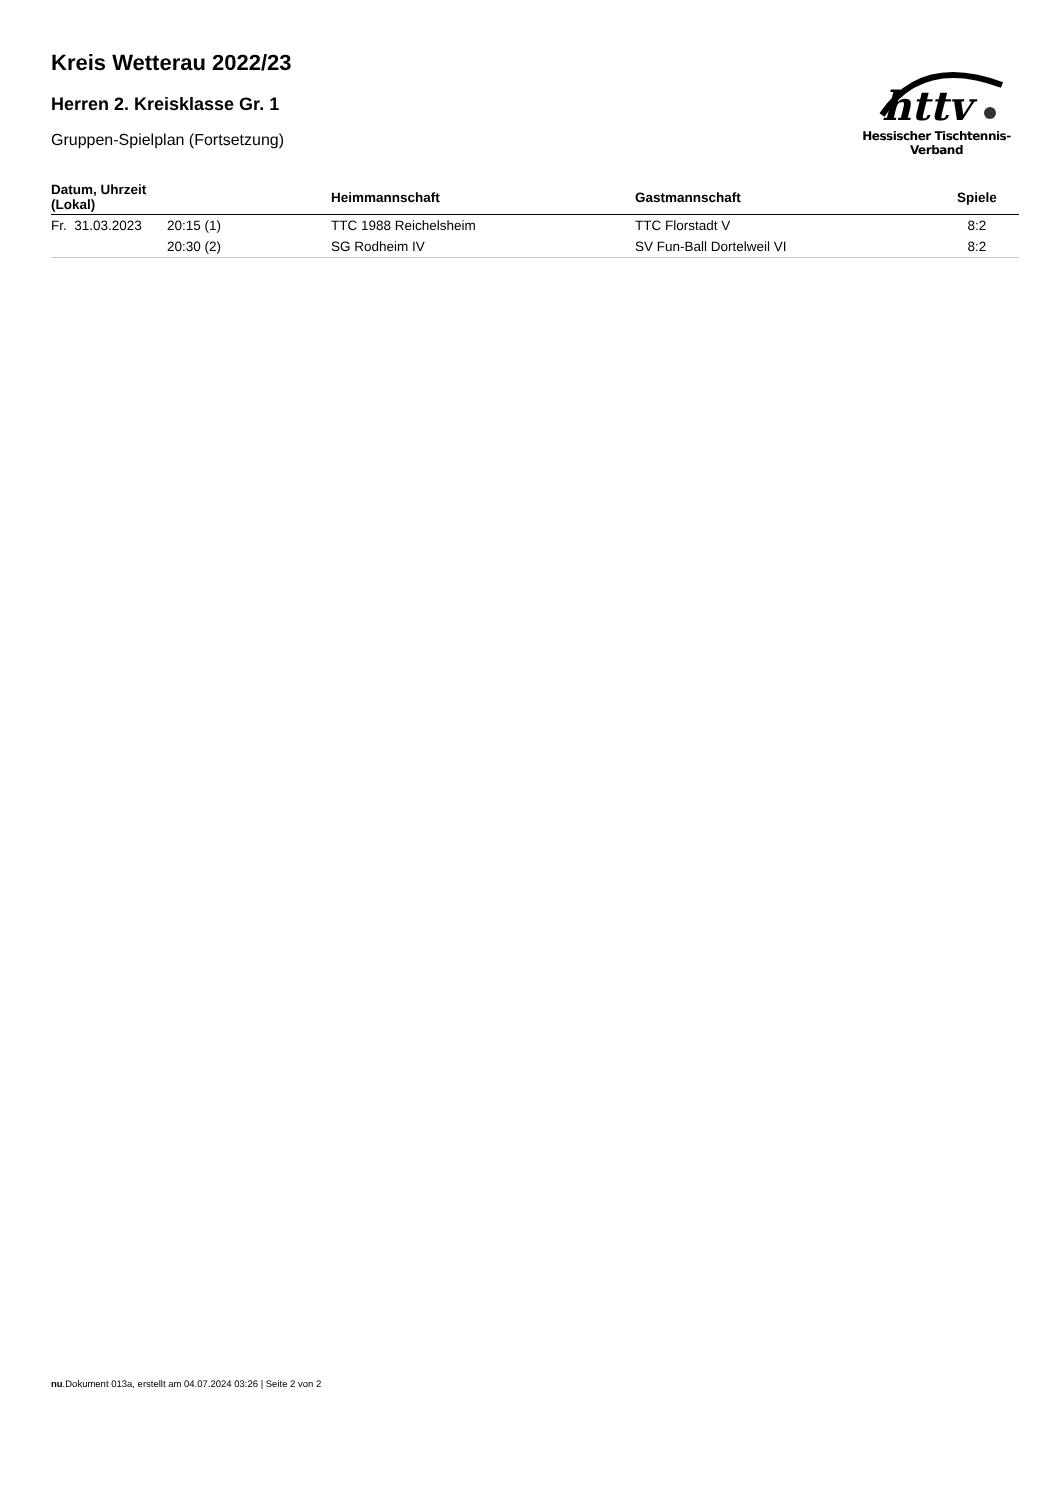Kreis Wetterau 2022/23
Herren 2. Kreisklasse Gr. 1
Gruppen-Spielplan (Fortsetzung)
httv
Hessischer Tischtennis-Verband
| Datum, Uhrzeit (Lokal) | | Heimmannschaft | Gastmannschaft | Spiele |
| --- | --- | --- | --- | --- |
| Fr. 31.03.2023 | 20:15 (1) | TTC 1988 Reichelsheim | TTC Florstadt V | 8:2 |
| | 20:30 (2) | SG Rodheim IV | SV Fun-Ball Dortelweil VI | 8:2 |
nu.Dokument 013a, erstellt am 04.07.2024 03:26 | Seite 2 von 2